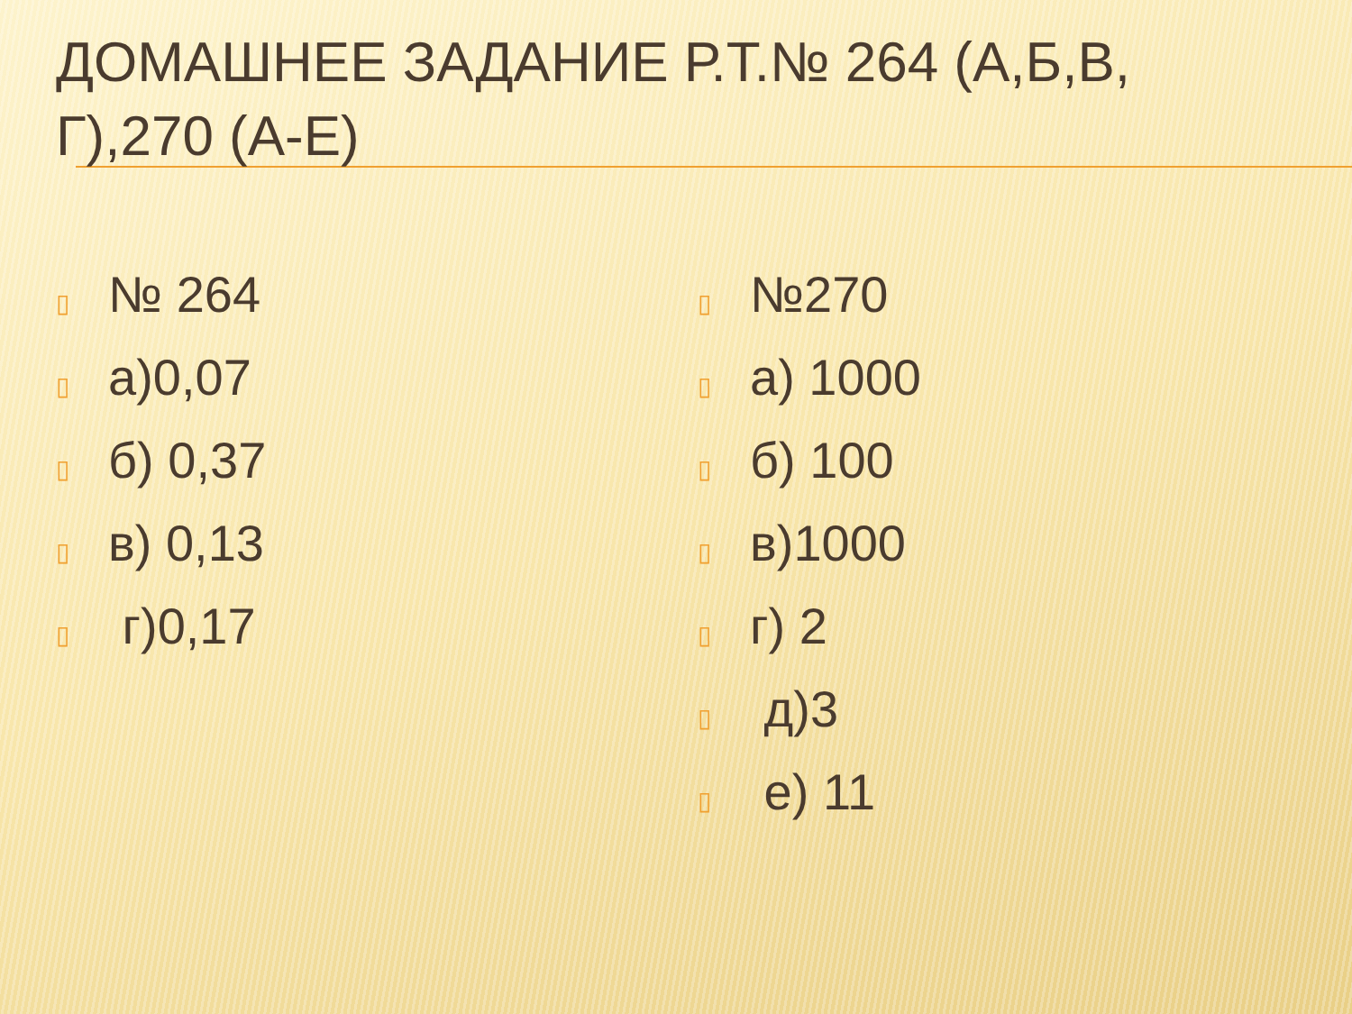ДОМАШНЕЕ ЗАДАНИЕ Р.Т.№ 264 (А,Б,В, Г),270 (А-Е)
▯ № 264
▯ а)0,07
▯ б) 0,37
▯ в) 0,13
▯ г)0,17
▯ №270
▯ а) 1000
▯ б) 100
▯ в)1000
▯ г) 2
▯ д)3
▯ е) 11